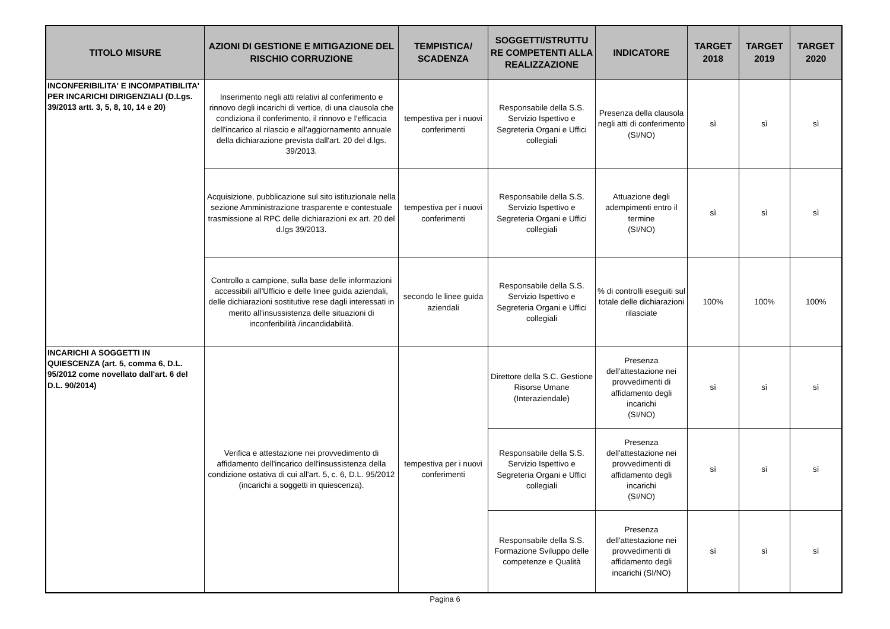| TITOLO MISURE | AZIONI DI GESTIONE E MITIGAZIONE DEL RISCHIO CORRUZIONE | TEMPISTICA/ SCADENZA | SOGGETTI/STRUTTU RE COMPETENTI ALLA REALIZZAZIONE | INDICATORE | TARGET 2018 | TARGET 2019 | TARGET 2020 |
| --- | --- | --- | --- | --- | --- | --- | --- |
| INCONFERIBILITA' E INCOMPATIBILITA' PER INCARICHI DIRIGENZIALI (D.Lgs. 39/2013 artt. 3, 5, 8, 10, 14 e 20) | Inserimento negli atti relativi al conferimento e rinnovo degli incarichi di vertice, di una clausola che condiziona il conferimento, il rinnovo e l'efficacia dell'incarico al rilascio e all'aggiornamento annuale della dichiarazione prevista dall'art. 20 del d.lgs. 39/2013. | tempestiva per i nuovi conferimenti | Responsabile della S.S. Servizio Ispettivo e Segreteria Organi e Uffici collegiali | Presenza della clausola negli atti di conferimento (SI/NO) | sì | sì | sì |
| | Acquisizione, pubblicazione sul sito istituzionale nella sezione Amministrazione trasparente e contestuale trasmissione al RPC delle dichiarazioni ex art. 20 del d.lgs 39/2013. | tempestiva per i nuovi conferimenti | Responsabile della S.S. Servizio Ispettivo e Segreteria Organi e Uffici collegiali | Attuazione degli adempimenti entro il termine (SI/NO) | sì | sì | sì |
| | Controllo a campione, sulla base delle informazioni accessibili all'Ufficio e delle linee guida aziendali, delle dichiarazioni sostitutive rese dagli interessati in merito all'insussistenza delle situazioni di inconferibilità /incandidabilità. | secondo le linee guida aziendali | Responsabile della S.S. Servizio Ispettivo e Segreteria Organi e Uffici collegiali | % di controlli eseguiti sul totale delle dichiarazioni rilasciate | 100% | 100% | 100% |
| INCARICHI A SOGGETTI IN QUIESCENZA (art. 5, comma 6, D.L. 95/2012 come novellato dall'art. 6 del D.L. 90/2014) | Verifica e attestazione nei provvedimento di affidamento dell'incarico dell'insussistenza della condizione ostativa di cui all'art. 5, c. 6, D.L. 95/2012 (incarichi a soggetti in quiescenza). | tempestiva per i nuovi conferimenti | Direttore della S.C. Gestione Risorse Umane (Interaziendale) | Presenza dell'attestazione nei provvedimenti di affidamento degli incarichi (SI/NO) | sì | sì | sì |
| | | | Responsabile della S.S. Servizio Ispettivo e Segreteria Organi e Uffici collegiali | Presenza dell'attestazione nei provvedimenti di affidamento degli incarichi (SI/NO) | sì | sì | sì |
| | | | Responsabile della S.S. Formazione Sviluppo delle competenze e Qualità | Presenza dell'attestazione nei provvedimenti di affidamento degli incarichi (SI/NO) | sì | sì | sì |
Pagina 6